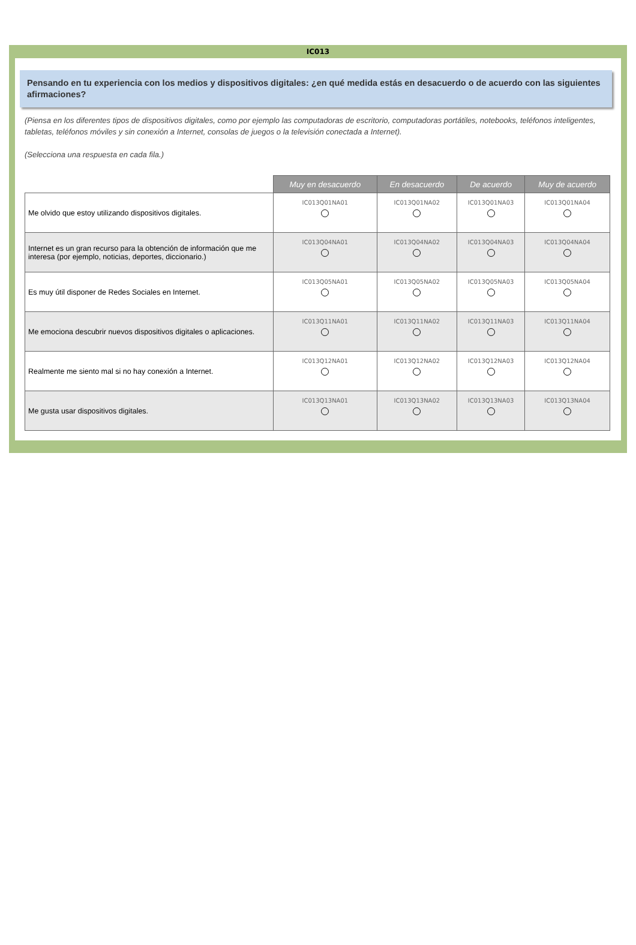IC013
Pensando en tu experiencia con los medios y dispositivos digitales: ¿en qué medida estás en desacuerdo o de acuerdo con las siguientes afirmaciones?
(Piensa en los diferentes tipos de dispositivos digitales, como por ejemplo las computadoras de escritorio, computadoras portátiles, notebooks, teléfonos inteligentes, tabletas, teléfonos móviles y sin conexión a Internet, consolas de juegos o la televisión conectada a Internet).
(Selecciona una respuesta en cada fila.)
| | Muy en desacuerdo | En desacuerdo | De acuerdo | Muy de acuerdo |
| --- | --- | --- | --- | --- |
| Me olvido que estoy utilizando dispositivos digitales. | IC013Q01NA01 | IC013Q01NA02 | IC013Q01NA03 | IC013Q01NA04 |
| Internet es un gran recurso para la obtención de información que me interesa (por ejemplo, noticias, deportes, diccionario.) | IC013Q04NA01 | IC013Q04NA02 | IC013Q04NA03 | IC013Q04NA04 |
| Es muy útil disponer de Redes Sociales en Internet. | IC013Q05NA01 | IC013Q05NA02 | IC013Q05NA03 | IC013Q05NA04 |
| Me emociona descubrir nuevos dispositivos digitales o aplicaciones. | IC013Q11NA01 | IC013Q11NA02 | IC013Q11NA03 | IC013Q11NA04 |
| Realmente me siento mal si no hay conexión a Internet. | IC013Q12NA01 | IC013Q12NA02 | IC013Q12NA03 | IC013Q12NA04 |
| Me gusta usar dispositivos digitales. | IC013Q13NA01 | IC013Q13NA02 | IC013Q13NA03 | IC013Q13NA04 |